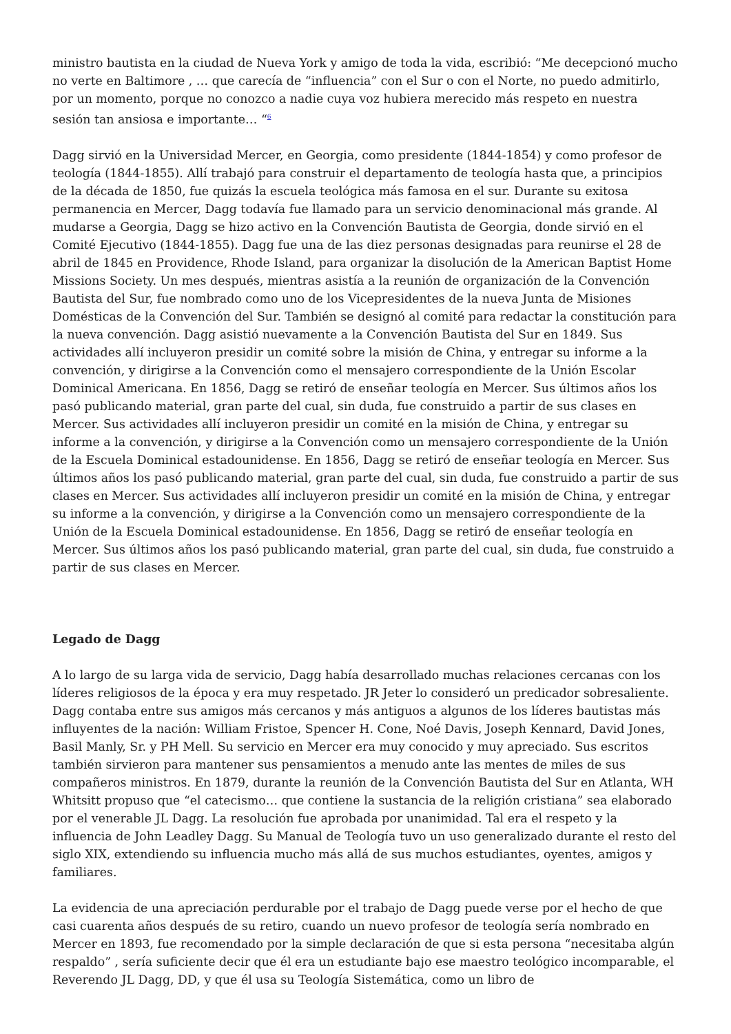ministro bautista en la ciudad de Nueva York y amigo de toda la vida, escribió: “Me decepcionó mucho no verte en Baltimore , … que carecía de “influencia” con el Sur o con el Norte, no puedo admitirlo, por un momento, porque no conozco a nadie cuya voz hubiera merecido más respeto en nuestra sesión tan ansiosa e importante… “<sup>6</sup>
Dagg sirvió en la Universidad Mercer, en Georgia, como presidente (1844-1854) y como profesor de teología (1844-1855). Allí trabajó para construir el departamento de teología hasta que, a principios de la década de 1850, fue quizás la escuela teológica más famosa en el sur. Durante su exitosa permanencia en Mercer, Dagg todavía fue llamado para un servicio denominacional más grande. Al mudarse a Georgia, Dagg se hizo activo en la Convención Bautista de Georgia, donde sirvió en el Comité Ejecutivo (1844-1855). Dagg fue una de las diez personas designadas para reunirse el 28 de abril de 1845 en Providence, Rhode Island, para organizar la disolución de la American Baptist Home Missions Society. Un mes después, mientras asistía a la reunión de organización de la Convención Bautista del Sur, fue nombrado como uno de los Vicepresidentes de la nueva Junta de Misiones Domésticas de la Convención del Sur. También se designó al comité para redactar la constitución para la nueva convención. Dagg asistió nuevamente a la Convención Bautista del Sur en 1849. Sus actividades allí incluyeron presidir un comité sobre la misión de China, y entregar su informe a la convención, y dirigirse a la Convención como el mensajero correspondiente de la Unión Escolar Dominical Americana. En 1856, Dagg se retiró de enseñar teología en Mercer. Sus últimos años los pasó publicando material, gran parte del cual, sin duda, fue construido a partir de sus clases en Mercer. Sus actividades allí incluyeron presidir un comité en la misión de China, y entregar su informe a la convención, y dirigirse a la Convención como un mensajero correspondiente de la Unión de la Escuela Dominical estadounidense. En 1856, Dagg se retiró de enseñar teología en Mercer. Sus últimos años los pasó publicando material, gran parte del cual, sin duda, fue construido a partir de sus clases en Mercer. Sus actividades allí incluyeron presidir un comité en la misión de China, y entregar su informe a la convención, y dirigirse a la Convención como un mensajero correspondiente de la Unión de la Escuela Dominical estadounidense. En 1856, Dagg se retiró de enseñar teología en Mercer. Sus últimos años los pasó publicando material, gran parte del cual, sin duda, fue construido a partir de sus clases en Mercer.
Legado de Dagg
A lo largo de su larga vida de servicio, Dagg había desarrollado muchas relaciones cercanas con los líderes religiosos de la época y era muy respetado. JR Jeter lo consideró un predicador sobresaliente. Dagg contaba entre sus amigos más cercanos y más antiguos a algunos de los líderes bautistas más influyentes de la nación: William Fristoe, Spencer H. Cone, Noé Davis, Joseph Kennard, David Jones, Basil Manly, Sr. y PH Mell. Su servicio en Mercer era muy conocido y muy apreciado. Sus escritos también sirvieron para mantener sus pensamientos a menudo ante las mentes de miles de sus compañeros ministros. En 1879, durante la reunión de la Convención Bautista del Sur en Atlanta, WH Whitsitt propuso que “el catecismo… que contiene la sustancia de la religión cristiana” sea elaborado por el venerable JL Dagg. La resolución fue aprobada por unanimidad. Tal era el respeto y la influencia de John Leadley Dagg. Su Manual de Teología tuvo un uso generalizado durante el resto del siglo XIX, extendiendo su influencia mucho más allá de sus muchos estudiantes, oyentes, amigos y familiares.
La evidencia de una apreciación perdurable por el trabajo de Dagg puede verse por el hecho de que casi cuarenta años después de su retiro, cuando un nuevo profesor de teología sería nombrado en Mercer en 1893, fue recomendado por la simple declaración de que si esta persona “necesitaba algún respaldo” , sería suficiente decir que él era un estudiante bajo ese maestro teológico incomparable, el Reverendo JL Dagg, DD, y que él usa su Teología Sistemática, como un libro de